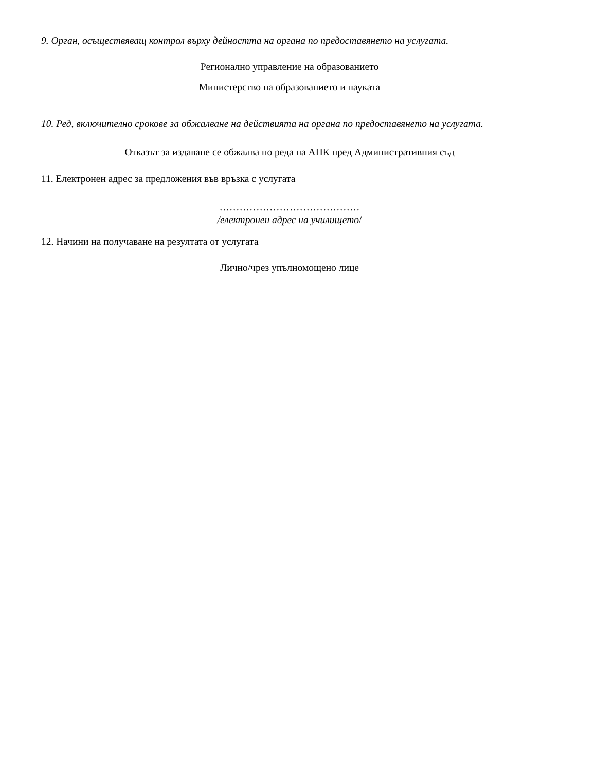9. Орган, осъществяващ контрол върху дейността на органа по предоставянето на услугата.
Регионално управление на образованието
Министерство на образованието и науката
10. Ред, включително срокове за обжалване на действията на органа по предоставянето на услугата.
Отказът за издаване се обжалва по реда на АПК пред Административния съд
11. Електронен адрес за предложения във връзка с услугата
……………………………………
/електронен адрес на училището/
12. Начини на получаване на резултата от услугата
Лично/чрез упълномощено лице